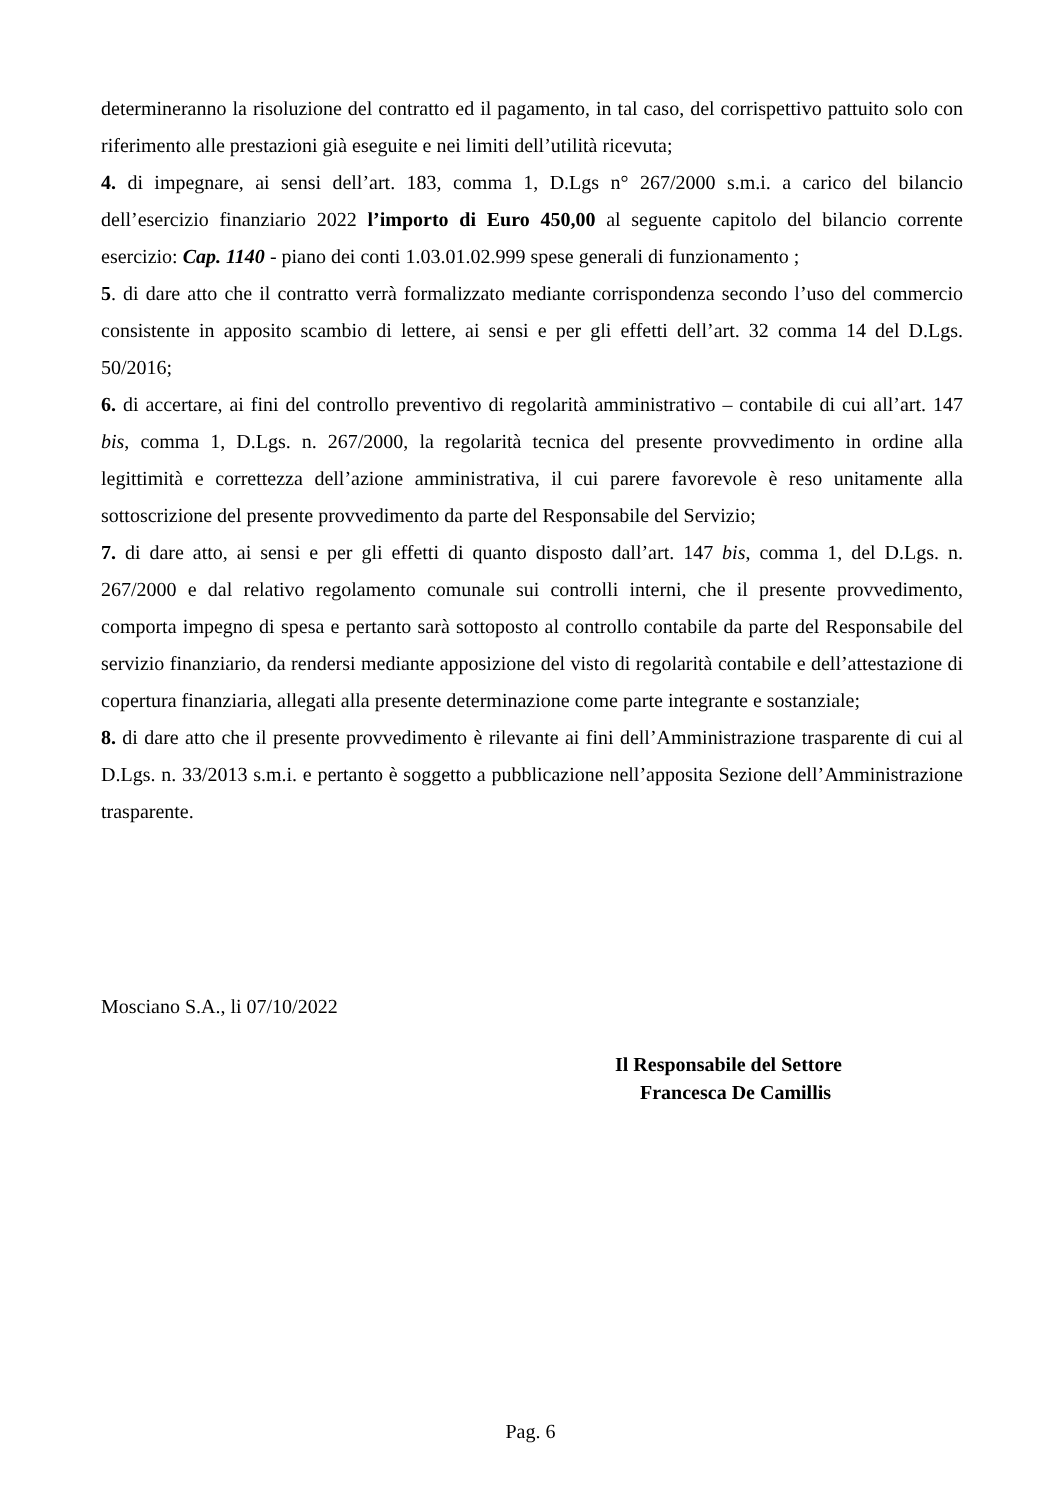determineranno la risoluzione del contratto ed il pagamento, in tal caso, del corrispettivo pattuito solo con riferimento alle prestazioni già eseguite e nei limiti dell’utilità ricevuta;
4. di impegnare, ai sensi dell’art. 183, comma 1, D.Lgs n° 267/2000 s.m.i. a carico del bilancio dell’esercizio finanziario 2022 l’importo di Euro 450,00 al seguente capitolo del bilancio corrente esercizio: Cap. 1140 - piano dei conti 1.03.01.02.999 spese generali di funzionamento ;
5. di dare atto che il contratto verrà formalizzato mediante corrispondenza secondo l’uso del commercio consistente in apposito scambio di lettere, ai sensi e per gli effetti dell’art. 32 comma 14 del D.Lgs. 50/2016;
6. di accertare, ai fini del controllo preventivo di regolarità amministrativo – contabile di cui all’art. 147 bis, comma 1, D.Lgs. n. 267/2000, la regolarità tecnica del presente provvedimento in ordine alla legittimità e correttezza dell’azione amministrativa, il cui parere favorevole è reso unitamente alla sottoscrizione del presente provvedimento da parte del Responsabile del Servizio;
7. di dare atto, ai sensi e per gli effetti di quanto disposto dall’art. 147 bis, comma 1, del D.Lgs. n. 267/2000 e dal relativo regolamento comunale sui controlli interni, che il presente provvedimento, comporta impegno di spesa e pertanto sarà sottoposto al controllo contabile da parte del Responsabile del servizio finanziario, da rendersi mediante apposizione del visto di regolarità contabile e dell’attestazione di copertura finanziaria, allegati alla presente determinazione come parte integrante e sostanziale;
8. di dare atto che il presente provvedimento è rilevante ai fini dell’Amministrazione trasparente di cui al D.Lgs. n. 33/2013 s.m.i. e pertanto è soggetto a pubblicazione nell’apposita Sezione dell’Amministrazione trasparente.
Mosciano S.A., li 07/10/2022
Il Responsabile del Settore
Francesca De Camillis
Pag. 6